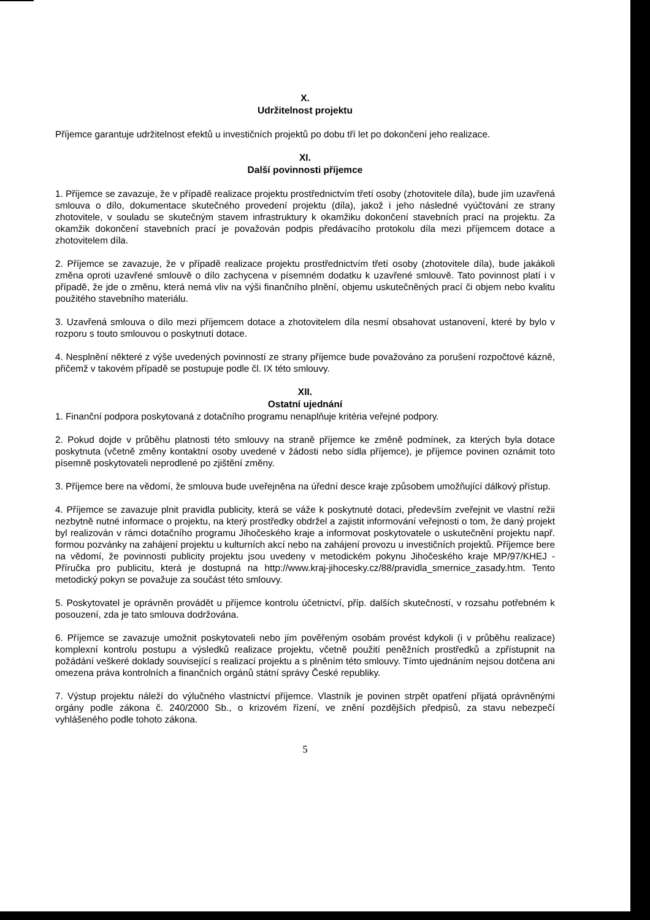X.
Udržitelnost projektu
Příjemce garantuje udržitelnost efektů u investičních projektů po dobu tří let po dokončení jeho realizace.
XI.
Další povinnosti příjemce
1. Příjemce se zavazuje, že v případě realizace projektu prostřednictvím třetí osoby (zhotovitele díla), bude jím uzavřená smlouva o dílo, dokumentace skutečného provedení projektu (díla), jakož i jeho následné vyúčtování ze strany zhotovitele, v souladu se skutečným stavem infrastruktury k okamžiku dokončení stavebních prací na projektu. Za okamžik dokončení stavebních prací je považován podpis předávacího protokolu díla mezi příjemcem dotace a zhotovitelem díla.
2. Příjemce se zavazuje, že v případě realizace projektu prostřednictvím třetí osoby (zhotovitele díla), bude jakákoli změna oproti uzavřené smlouvě o dílo zachycena v písemném dodatku k uzavřené smlouvě. Tato povinnost platí i v případě, že jde o změnu, která nemá vliv na výši finančního plnění, objemu uskutečněných prací či objem nebo kvalitu použitého stavebního materiálu.
3. Uzavřená smlouva o dílo mezi příjemcem dotace a zhotovitelem díla nesmí obsahovat ustanovení, které by bylo v rozporu s touto smlouvou o poskytnutí dotace.
4. Nesplnění některé z výše uvedených povinností ze strany příjemce bude považováno za porušení rozpočtové kázně, přičemž v takovém případě se postupuje podle čl. IX této smlouvy.
XII.
Ostatní ujednání
1. Finanční podpora poskytovaná z dotačního programu nenaplňuje kritéria veřejné podpory.
2. Pokud dojde v průběhu platnosti této smlouvy na straně příjemce ke změně podmínek, za kterých byla dotace poskytnuta (včetně změny kontaktní osoby uvedené v žádosti nebo sídla příjemce), je příjemce povinen oznámit toto písemně poskytovateli neprodlené po zjištění změny.
3. Příjemce bere na vědomí, že smlouva bude uveřejněna na úřední desce kraje způsobem umožňující dálkový přístup.
4. Příjemce se zavazuje plnit pravidla publicity, která se váže k poskytnuté dotaci, především zveřejnit ve vlastní režii nezbytně nutné informace o projektu, na který prostředky obdržel a zajistit informování veřejnosti o tom, že daný projekt byl realizován v rámci dotačního programu Jihočeského kraje a informovat poskytovatele o uskutečnění projektu např. formou pozvánky na zahájení projektu u kulturních akcí nebo na zahájení provozu u investičních projektů. Příjemce bere na vědomí, že povinnosti publicity projektu jsou uvedeny v metodickém pokynu Jihočeského kraje MP/97/KHEJ - Příručka pro publicitu, která je dostupná na http://www.kraj-jihocesky.cz/88/pravidla_smernice_zasady.htm. Tento metodický pokyn se považuje za součást této smlouvy.
5. Poskytovatel je oprávněn provádět u příjemce kontrolu účetnictví, příp. dalších skutečností, v rozsahu potřebném k posouzení, zda je tato smlouva dodržována.
6. Příjemce se zavazuje umožnit poskytovateli nebo jím pověřeným osobám provést kdykoli (i v průběhu realizace) komplexní kontrolu postupu a výsledků realizace projektu, včetně použití peněžních prostředků a zpřístupnit na požádání veškeré doklady související s realizací projektu a s plněním této smlouvy. Tímto ujednáním nejsou dotčena ani omezena práva kontrolních a finančních orgánů státní správy České republiky.
7. Výstup projektu náleží do výlučného vlastnictví příjemce. Vlastník je povinen strpět opatření přijatá oprávněnými orgány podle zákona č. 240/2000 Sb., o krizovém řízení, ve znění pozdějších předpisů, za stavu nebezpečí vyhlášeného podle tohoto zákona.
5